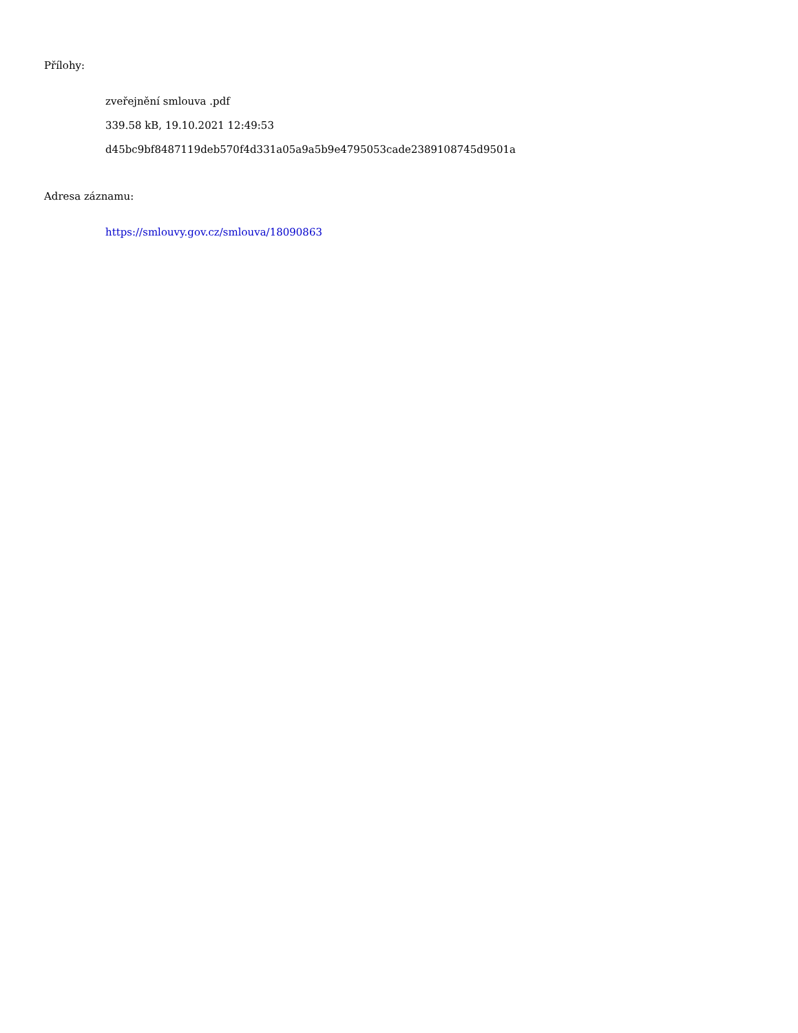Přílohy:
zveřejnění smlouva .pdf
339.58 kB, 19.10.2021 12:49:53
d45bc9bf8487119deb570f4d331a05a9a5b9e4795053cade2389108745d9501a
Adresa záznamu:
https://smlouvy.gov.cz/smlouva/18090863